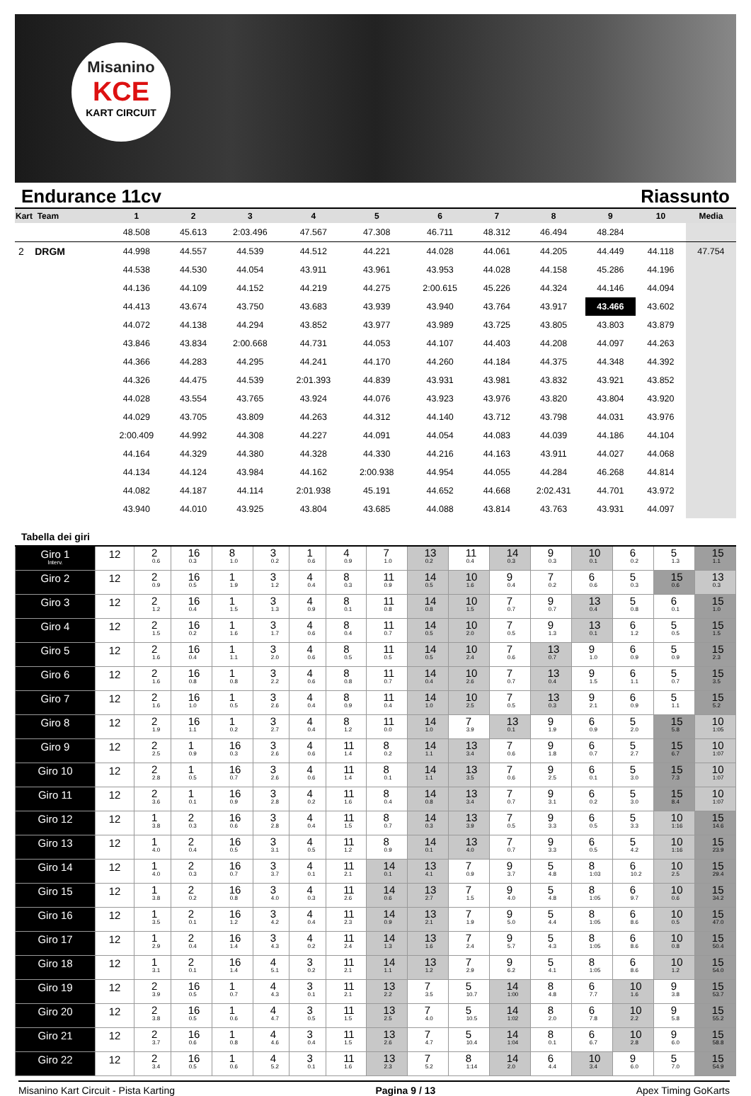Misanino
KCE
KART CIRCUIT
Endurance 11cv Riassunto
| Kart Team | 1 | 2 | 3 | 4 | 5 | 6 | 7 | 8 | 9 | 10 | Media |
| --- | --- | --- | --- | --- | --- | --- | --- | --- | --- | --- | --- |
| | 48.508 | 45.613 | 2:03.496 | 47.567 | 47.308 | 46.711 | 48.312 | 46.494 | 48.284 | | |
| 2 DRGM | 44.998 | 44.557 | 44.539 | 44.512 | 44.221 | 44.028 | 44.061 | 44.205 | 44.449 | 44.118 | 47.754 |
| | 44.538 | 44.530 | 44.054 | 43.911 | 43.961 | 43.953 | 44.028 | 44.158 | 45.286 | 44.196 | |
| | 44.136 | 44.109 | 44.152 | 44.219 | 44.275 | 2:00.615 | 45.226 | 44.324 | 44.146 | 44.094 | |
| | 44.413 | 43.674 | 43.750 | 43.683 | 43.939 | 43.940 | 43.764 | 43.917 | 43.466 | 43.602 | |
| | 44.072 | 44.138 | 44.294 | 43.852 | 43.977 | 43.989 | 43.725 | 43.805 | 43.803 | 43.879 | |
| | 43.846 | 43.834 | 2:00.668 | 44.731 | 44.053 | 44.107 | 44.403 | 44.208 | 44.097 | 44.263 | |
| | 44.366 | 44.283 | 44.295 | 44.241 | 44.170 | 44.260 | 44.184 | 44.375 | 44.348 | 44.392 | |
| | 44.326 | 44.475 | 44.539 | 2:01.393 | 44.839 | 43.931 | 43.981 | 43.832 | 43.921 | 43.852 | |
| | 44.028 | 43.554 | 43.765 | 43.924 | 44.076 | 43.923 | 43.976 | 43.820 | 43.804 | 43.920 | |
| | 44.029 | 43.705 | 43.809 | 44.263 | 44.312 | 44.140 | 43.712 | 43.798 | 44.031 | 43.976 | |
| | 2:00.409 | 44.992 | 44.308 | 44.227 | 44.091 | 44.054 | 44.083 | 44.039 | 44.186 | 44.104 | |
| | 44.164 | 44.329 | 44.380 | 44.328 | 44.330 | 44.216 | 44.163 | 43.911 | 44.027 | 44.068 | |
| | 44.134 | 44.124 | 43.984 | 44.162 | 2:00.938 | 44.954 | 44.055 | 44.284 | 46.268 | 44.814 | |
| | 44.082 | 44.187 | 44.114 | 2:01.938 | 45.191 | 44.652 | 44.668 | 2:02.431 | 44.701 | 43.972 | |
| | 43.940 | 44.010 | 43.925 | 43.804 | 43.685 | 44.088 | 43.814 | 43.763 | 43.931 | 44.097 | |
Tabella dei giri
| Giro 1 Interv. | 12 | 2 0.6 | 16 0.3 | 8 1.0 | 3 0.2 | 1 0.6 | 4 0.9 | 7 1.0 | 13 0.2 | 11 0.4 | 14 0.3 | 9 0.3 | 10 0.1 | 6 0.2 | 5 1.3 | 15 1.1 |
| Giro 2 | 12 | 2 0.9 | 16 0.5 | 1 1.9 | 3 1.2 | 4 0.4 | 8 0.3 | 11 0.9 | 14 0.5 | 10 1.6 | 9 0.4 | 7 0.2 | 6 0.6 | 5 0.3 | 15 0.6 | 13 0.3 |
| Giro 3 | 12 | 2 1.2 | 16 0.4 | 1 1.5 | 3 1.3 | 4 0.9 | 8 0.1 | 11 0.8 | 14 0.8 | 10 1.5 | 7 0.7 | 9 0.7 | 13 0.4 | 5 0.8 | 6 0.1 | 15 1.0 |
| Giro 4 | 12 | 2 1.5 | 16 0.2 | 1 1.6 | 3 1.7 | 4 0.6 | 8 0.4 | 11 0.7 | 14 0.5 | 10 2.0 | 7 0.5 | 9 1.3 | 13 0.1 | 6 1.2 | 5 0.5 | 15 1.5 |
| Giro 5 | 12 | 2 1.6 | 16 0.4 | 1 1.1 | 3 2.0 | 4 0.6 | 8 0.5 | 11 0.5 | 14 0.5 | 10 2.4 | 7 0.6 | 13 0.7 | 9 1.0 | 6 0.9 | 5 0.9 | 15 2.3 |
| Giro 6 | 12 | 2 1.6 | 16 0.8 | 1 0.8 | 3 2.2 | 4 0.6 | 8 0.8 | 11 0.7 | 14 0.4 | 10 2.6 | 7 0.7 | 13 0.4 | 9 1.5 | 6 1.1 | 5 0.7 | 15 3.5 |
| Giro 7 | 12 | 2 1.6 | 16 1.0 | 1 0.5 | 3 2.6 | 4 0.4 | 8 0.9 | 11 0.4 | 14 1.0 | 10 2.5 | 7 0.5 | 13 0.3 | 9 2.1 | 6 0.9 | 5 1.1 | 15 5.2 |
| Giro 8 | 12 | 2 1.9 | 16 1.1 | 1 0.2 | 3 2.7 | 4 0.4 | 8 1.2 | 11 0.0 | 14 1.0 | 7 3.9 | 13 0.1 | 9 1.9 | 6 0.9 | 5 2.0 | 15 5.8 | 10 1:05 |
| Giro 9 | 12 | 2 2.5 | 1 0.9 | 16 0.3 | 3 2.6 | 4 0.6 | 11 1.4 | 8 0.2 | 14 1.1 | 13 3.4 | 7 0.6 | 9 1.8 | 6 0.7 | 5 2.7 | 15 6.7 | 10 1:07 |
| Giro 10 | 12 | 2 2.8 | 1 0.5 | 16 0.7 | 3 2.6 | 4 0.6 | 11 1.4 | 8 0.1 | 14 1.1 | 13 3.5 | 7 0.6 | 9 2.5 | 6 0.1 | 5 3.0 | 15 7.3 | 10 1:07 |
| Giro 11 | 12 | 2 3.6 | 1 0.1 | 16 0.9 | 3 2.8 | 4 0.2 | 11 1.6 | 8 0.4 | 14 0.8 | 13 3.4 | 7 0.7 | 9 3.1 | 6 0.2 | 5 3.0 | 15 8.4 | 10 1:07 |
| Giro 12 | 12 | 1 3.8 | 2 0.3 | 16 0.6 | 3 2.8 | 4 0.4 | 11 1.5 | 8 0.7 | 14 0.3 | 13 3.9 | 7 0.5 | 9 3.3 | 6 0.5 | 5 3.3 | 10 1:16 | 15 14.6 |
| Giro 13 | 12 | 1 4.0 | 2 0.4 | 16 0.5 | 3 3.1 | 4 0.5 | 11 1.2 | 8 0.9 | 14 0.1 | 13 4.0 | 7 0.7 | 9 3.3 | 6 0.5 | 5 4.2 | 10 1:16 | 15 23.9 |
| Giro 14 | 12 | 1 4.0 | 2 0.3 | 16 0.7 | 3 3.7 | 4 0.1 | 11 2.1 | 14 0.1 | 13 4.1 | 7 0.9 | 9 3.7 | 5 4.8 | 8 1:03 | 6 10.2 | 10 2.5 | 15 29.4 |
| Giro 15 | 12 | 1 3.8 | 2 0.2 | 16 0.8 | 3 4.0 | 4 0.3 | 11 2.6 | 14 0.6 | 13 2.7 | 7 1.5 | 9 4.0 | 5 4.8 | 8 1:05 | 6 9.7 | 10 0.6 | 15 34.2 |
| Giro 16 | 12 | 1 3.5 | 2 0.1 | 16 1.2 | 3 4.2 | 4 0.4 | 11 2.3 | 14 0.9 | 13 2.1 | 7 1.9 | 9 5.0 | 5 4.4 | 8 1:05 | 6 8.6 | 10 0.5 | 15 47.0 |
| Giro 17 | 12 | 1 2.9 | 2 0.4 | 16 1.4 | 3 4.3 | 4 0.2 | 11 2.4 | 14 1.3 | 13 1.6 | 7 2.4 | 9 5.7 | 5 4.3 | 8 1:05 | 6 8.6 | 10 0.8 | 15 50.4 |
| Giro 18 | 12 | 1 3.1 | 2 0.1 | 16 1.4 | 4 5.1 | 3 0.2 | 11 2.1 | 14 1.1 | 13 1.2 | 7 2.9 | 9 6.2 | 5 4.1 | 8 1:05 | 6 8.6 | 10 1.2 | 15 54.0 |
| Giro 19 | 12 | 2 3.9 | 16 0.5 | 1 0.7 | 4 4.3 | 3 0.1 | 11 2.1 | 13 2.2 | 7 3.5 | 5 10.7 | 14 1:00 | 8 4.8 | 6 7.7 | 10 1.6 | 9 3.8 | 15 53.7 |
| Giro 20 | 12 | 2 3.8 | 16 0.5 | 1 0.6 | 4 4.7 | 3 0.5 | 11 1.5 | 13 2.5 | 7 4.0 | 5 10.5 | 14 1:02 | 8 2.0 | 6 7.8 | 10 2.2 | 9 5.8 | 15 55.2 |
| Giro 21 | 12 | 2 3.7 | 16 0.6 | 1 0.8 | 4 4.6 | 3 0.4 | 11 1.5 | 13 2.6 | 7 4.7 | 5 10.4 | 14 1:04 | 8 0.1 | 6 6.7 | 10 2.8 | 9 6.0 | 15 58.8 |
| Giro 22 | 12 | 2 3.4 | 16 0.5 | 1 0.6 | 4 5.2 | 3 0.1 | 11 1.6 | 13 2.3 | 7 5.2 | 8 1:14 | 14 2.0 | 6 4.4 | 10 3.4 | 9 6.0 | 5 7.0 | 15 54.9 |
Misanino Kart Circuit - Pista Karting Pagina 9 / 13 Apex Timing GoKarts